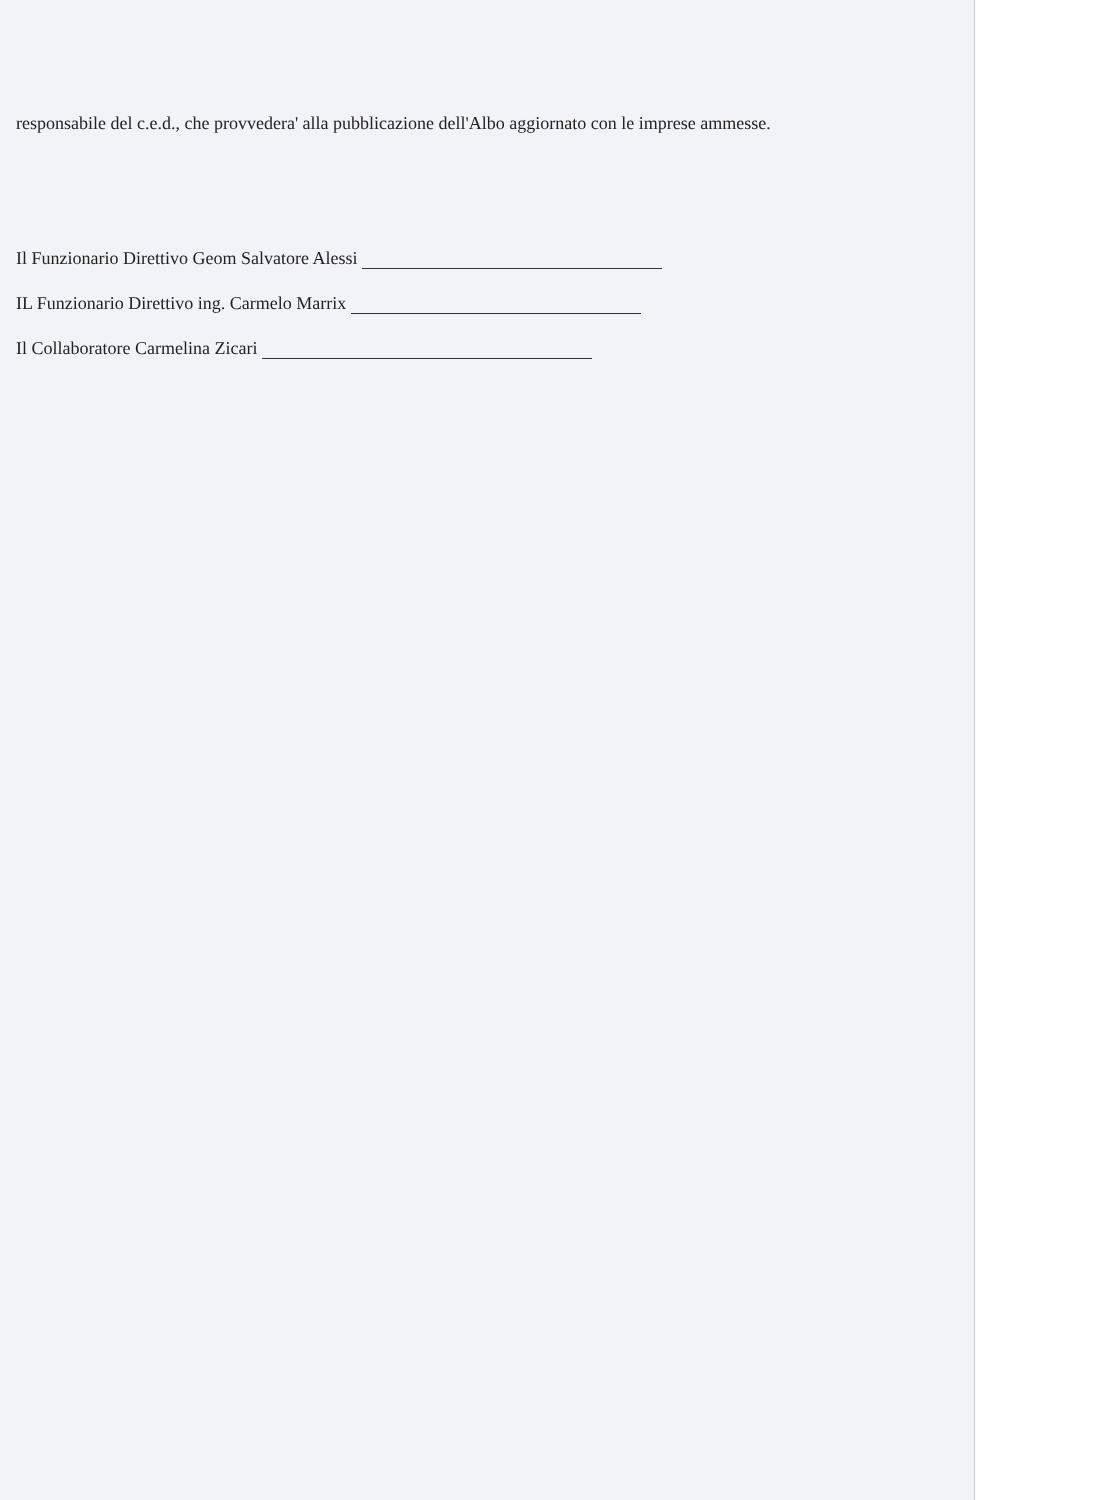responsabile del c.e.d., che provvedera' alla pubblicazione dell'Albo aggiornato con le imprese ammesse.
Il Funzionario Direttivo Geom Salvatore Alessi
IL Funzionario Direttivo ing. Carmelo Marrix
Il Collaboratore Carmelina Zicari